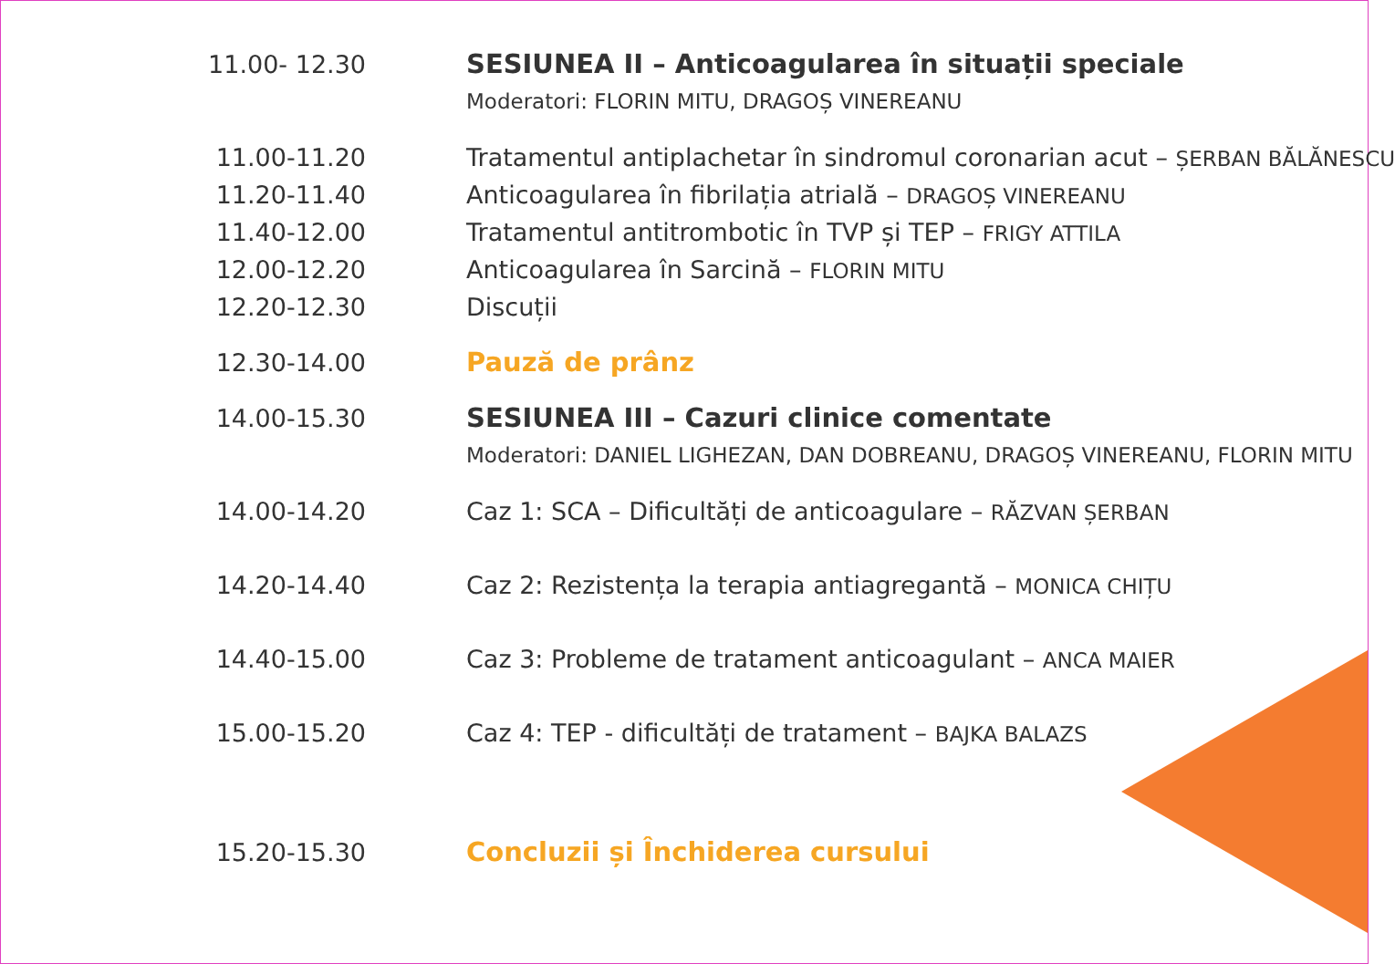| 11.00- 12.30 | SESIUNEA II – Anticoagularea în situații speciale Moderatori: FLORIN MITU, DRAGOȘ VINEREANU |
| 11.00-11.20 | Tratamentul antiplachetar în sindromul coronarian acut – ȘERBAN BĂLĂNESCU |
| 11.20-11.40 | Anticoagularea în fibrilația atrială – DRAGOȘ VINEREANU |
| 11.40-12.00 | Tratamentul antitrombotic în TVP și TEP – FRIGY ATTILA |
| 12.00-12.20 | Anticoagularea în Sarcină – FLORIN MITU |
| 12.20-12.30 | Discuții |
| 12.30-14.00 | Pauză de prânz |
| 14.00-15.30 | SESIUNEA III – Cazuri clinice comentate Moderatori: DANIEL LIGHEZAN, DAN DOBREANU, DRAGOȘ VINEREANU, FLORIN MITU |
| 14.00-14.20 | Caz 1: SCA – Dificultăți de anticoagulare – RĂZVAN ȘERBAN |
| 14.20-14.40 | Caz 2: Rezistența la terapia antiagregantă – MONICA CHIȚU |
| 14.40-15.00 | Caz 3: Probleme de tratament anticoagulant – ANCA MAIER |
| 15.00-15.20 | Caz 4: TEP - dificultăți de tratament – BAJKA BALAZS |
| 15.20-15.30 | Concluzii și Închiderea cursului |